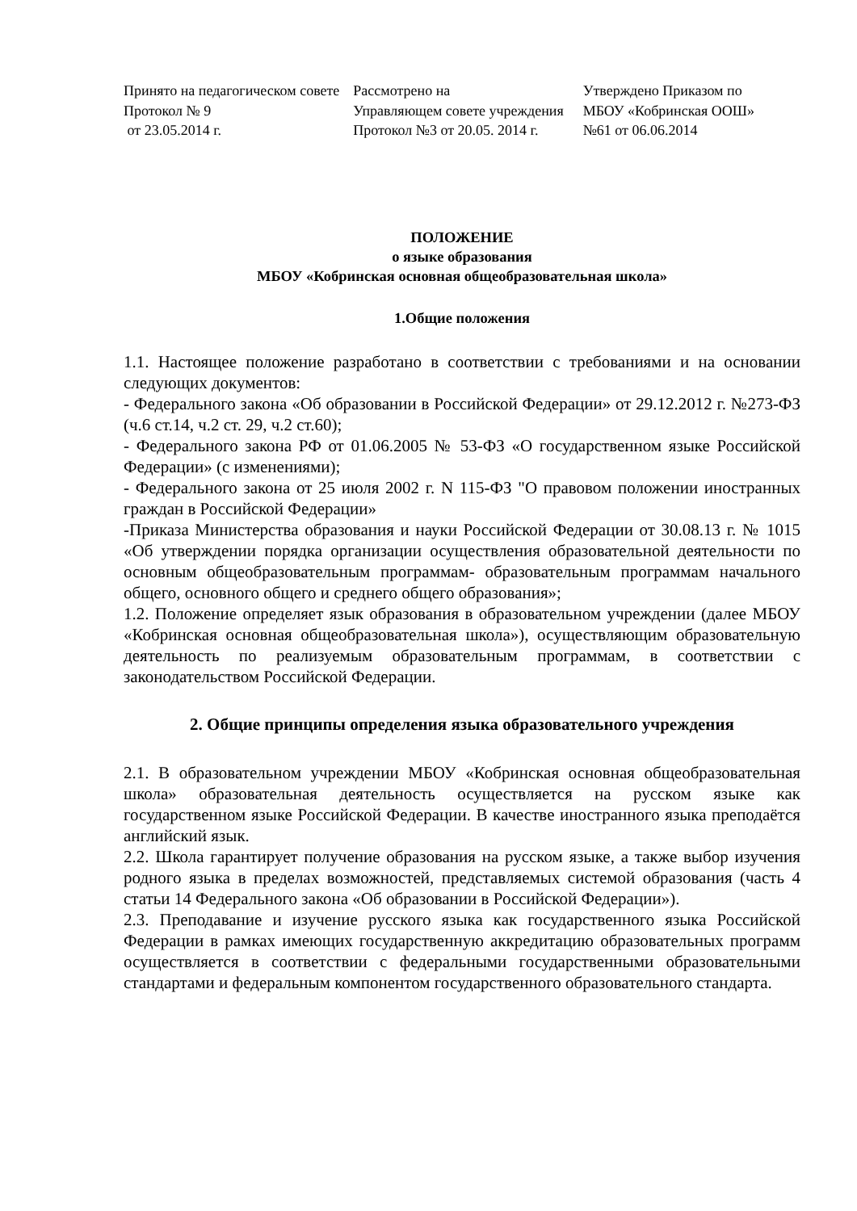Принято на педагогическом совете
Протокол № 9
от 23.05.2014 г.
Рассмотрено на
Управляющем совете учреждения
Протокол №3 от 20.05. 2014 г.
Утверждено Приказом по
МБОУ «Кобринская ООШ»
№61 от 06.06.2014
ПОЛОЖЕНИЕ
о языке образования
МБОУ «Кобринская основная общеобразовательная школа»
1.Общие положения
1.1. Настоящее положение разработано в соответствии с требованиями и на основании следующих документов:
- Федерального закона «Об образовании в Российской Федерации» от 29.12.2012 г. №273-ФЗ (ч.6 ст.14, ч.2 ст. 29, ч.2 ст.60);
- Федерального закона РФ от 01.06.2005 № 53-ФЗ «О государственном языке Российской Федерации» (с изменениями);
- Федерального закона от 25 июля 2002 г. N 115-ФЗ "О правовом положении иностранных граждан в Российской Федерации»
-Приказа Министерства образования и науки Российской Федерации от 30.08.13 г. № 1015 «Об утверждении порядка организации осуществления образовательной деятельности по основным общеобразовательным программам- образовательным программам начального общего, основного общего и среднего общего образования»;
1.2. Положение определяет язык образования в образовательном учреждении (далее МБОУ «Кобринская основная общеобразовательная школа»), осуществляющим образовательную деятельность по реализуемым образовательным программам, в соответствии с законодательством Российской Федерации.
2. Общие принципы определения языка образовательного учреждения
2.1. В образовательном учреждении МБОУ «Кобринская основная общеобразовательная школа» образовательная деятельность осуществляется на русском языке как государственном языке Российской Федерации. В качестве иностранного языка преподаётся английский язык.
2.2. Школа гарантирует получение образования на русском языке, а также выбор изучения родного языка в пределах возможностей, представляемых системой образования (часть 4 статьи 14 Федерального закона «Об образовании в Российской Федерации»).
2.3. Преподавание и изучение русского языка как государственного языка Российской Федерации в рамках имеющих государственную аккредитацию образовательных программ осуществляется в соответствии с федеральными государственными образовательными стандартами и федеральным компонентом государственного образовательного стандарта.